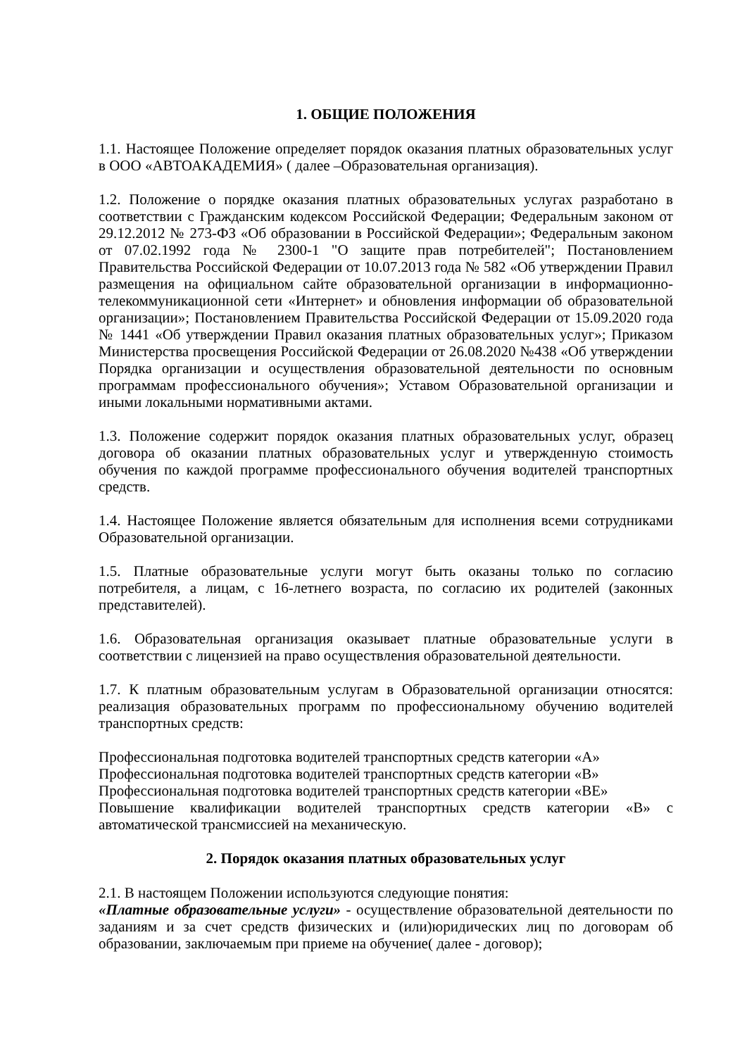1. ОБЩИЕ ПОЛОЖЕНИЯ
1.1. Настоящее Положение определяет порядок оказания платных образовательных услуг в ООО «АВТОАКАДЕМИЯ» ( далее –Образовательная организация).
1.2. Положение о порядке оказания платных образовательных услугах разработано в соответствии с Гражданским кодексом Российской Федерации; Федеральным законом от 29.12.2012 № 273-ФЗ «Об образовании в Российской Федерации»; Федеральным законом от 07.02.1992 года № 2300-1 "О защите прав потребителей"; Постановлением Правительства Российской Федерации от 10.07.2013 года № 582 «Об утверждении Правил размещения на официальном сайте образовательной организации в информационно-телекоммуникационной сети «Интернет» и обновления информации об образовательной организации»; Постановлением Правительства Российской Федерации от 15.09.2020 года № 1441 «Об утверждении Правил оказания платных образовательных услуг»; Приказом Министерства просвещения Российской Федерации от 26.08.2020 №438 «Об утверждении Порядка организации и осуществления образовательной деятельности по основным программам профессионального обучения»; Уставом Образовательной организации и иными локальными нормативными актами.
1.3. Положение содержит порядок оказания платных образовательных услуг, образец договора об оказании платных образовательных услуг и утвержденную стоимость обучения по каждой программе профессионального обучения водителей транспортных средств.
1.4. Настоящее Положение является обязательным для исполнения всеми сотрудниками Образовательной организации.
1.5. Платные образовательные услуги могут быть оказаны только по согласию потребителя, а лицам, с 16-летнего возраста, по согласию их родителей (законных представителей).
1.6. Образовательная организация оказывает платные образовательные услуги в соответствии с лицензией на право осуществления образовательной деятельности.
1.7. К платным образовательным услугам в Образовательной организации относятся: реализация образовательных программ по профессиональному обучению водителей транспортных средств:
Профессиональная подготовка водителей транспортных средств категории «А»
Профессиональная подготовка водителей транспортных средств категории «В»
Профессиональная подготовка водителей транспортных средств категории «ВЕ»
Повышение квалификации водителей транспортных средств категории «В» с автоматической трансмиссией на механическую.
2. Порядок оказания платных образовательных услуг
2.1. В настоящем Положении используются следующие понятия:
«Платные образовательные услуги» - осуществление образовательной деятельности по заданиям и за счет средств физических и (или)юридических лиц по договорам об образовании, заключаемым при приеме на обучение( далее - договор);